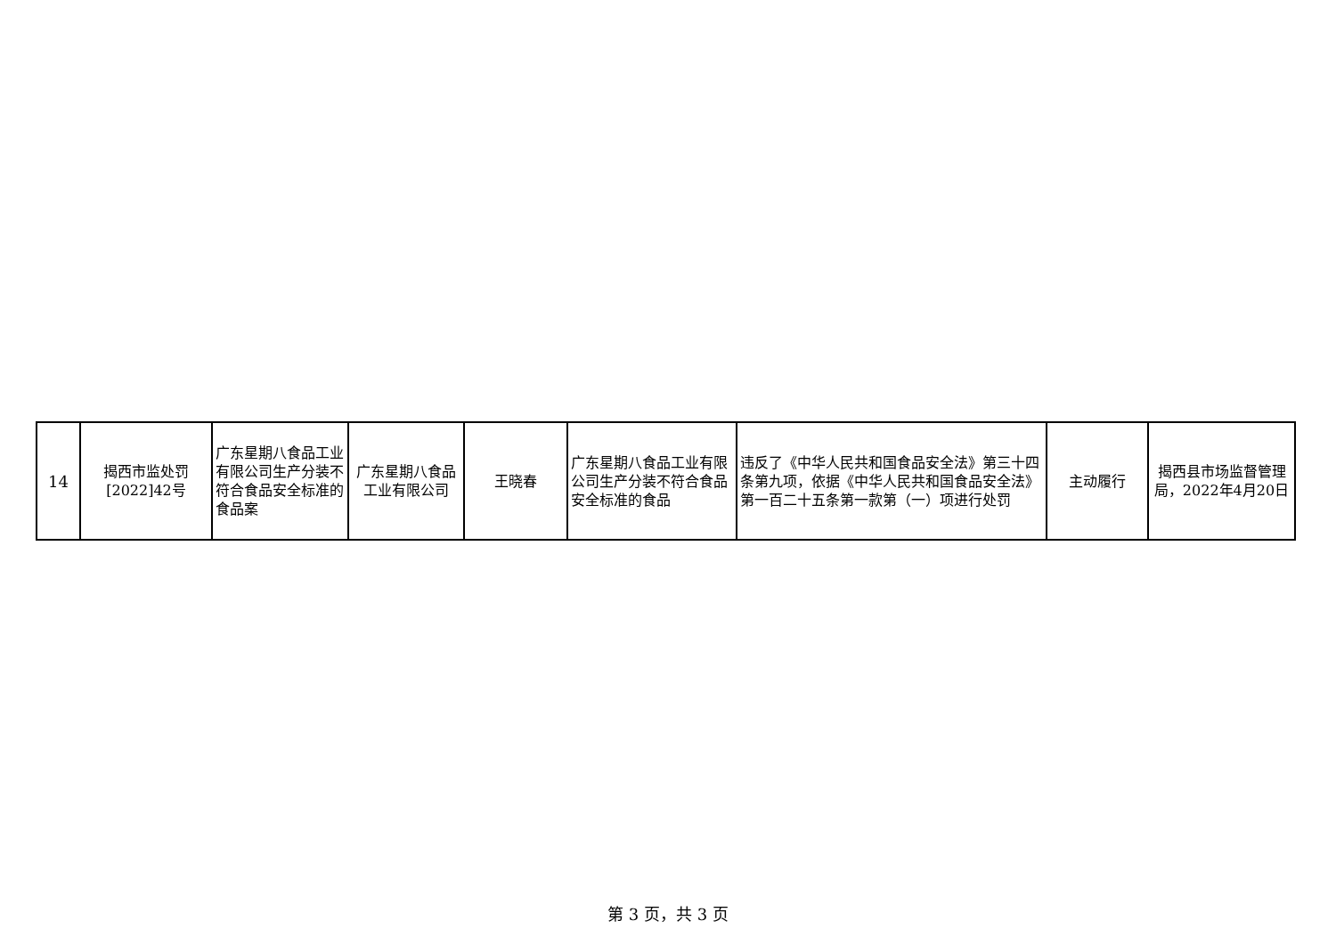| 14 | 揭西市监处罚 [2022]42号 | 广东星期八食品工业有限公司生产分装不符合食品安全标准的食品案 | 广东星期八食品工业有限公司 | 王晓春 | 广东星期八食品工业有限公司生产分装不符合食品安全标准的食品 | 违反了《中华人民共和国食品安全法》第三十四条第九项，依据《中华人民共和国食品安全法》第一百二十五条第一款第（一）项进行处罚 | 主动履行 | 揭西县市场监督管理局，2022年4月20日 |
第 3 页，共 3 页